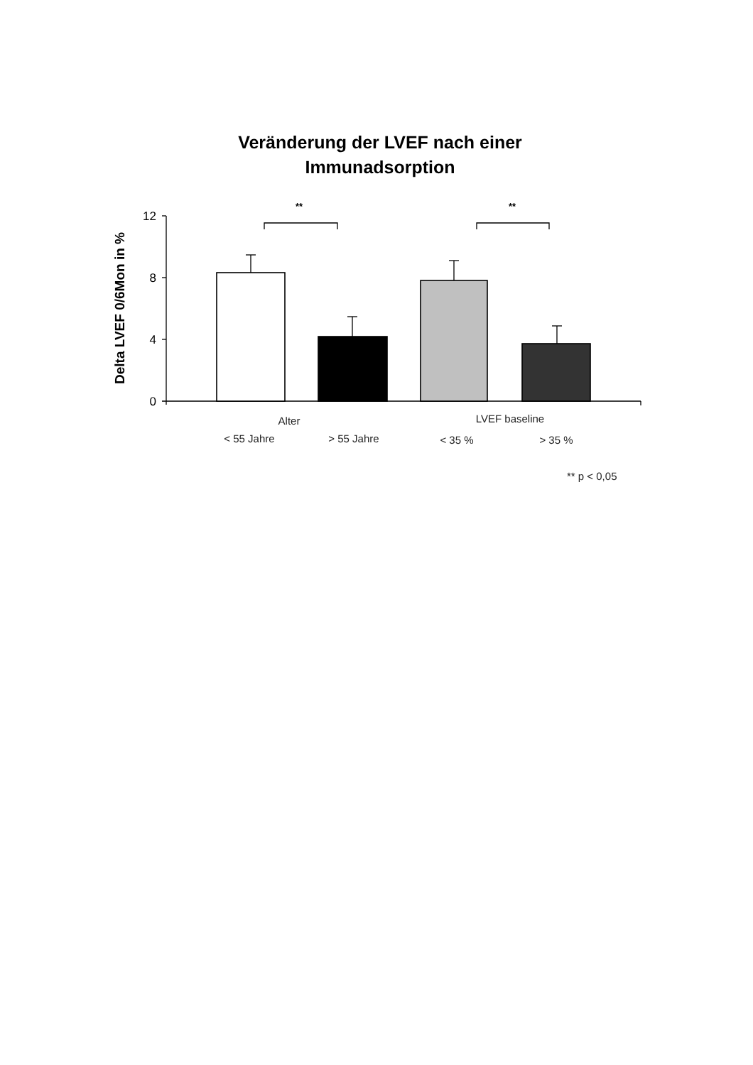Veränderung der LVEF nach einer
Immunadsorption
12
8
4
0
Delta LVEF 0/6Mon in %
**
**
Alter
LVEF baseline
< 55 Jahre
> 55 Jahre
< 35 %
> 35 %
** p < 0,05